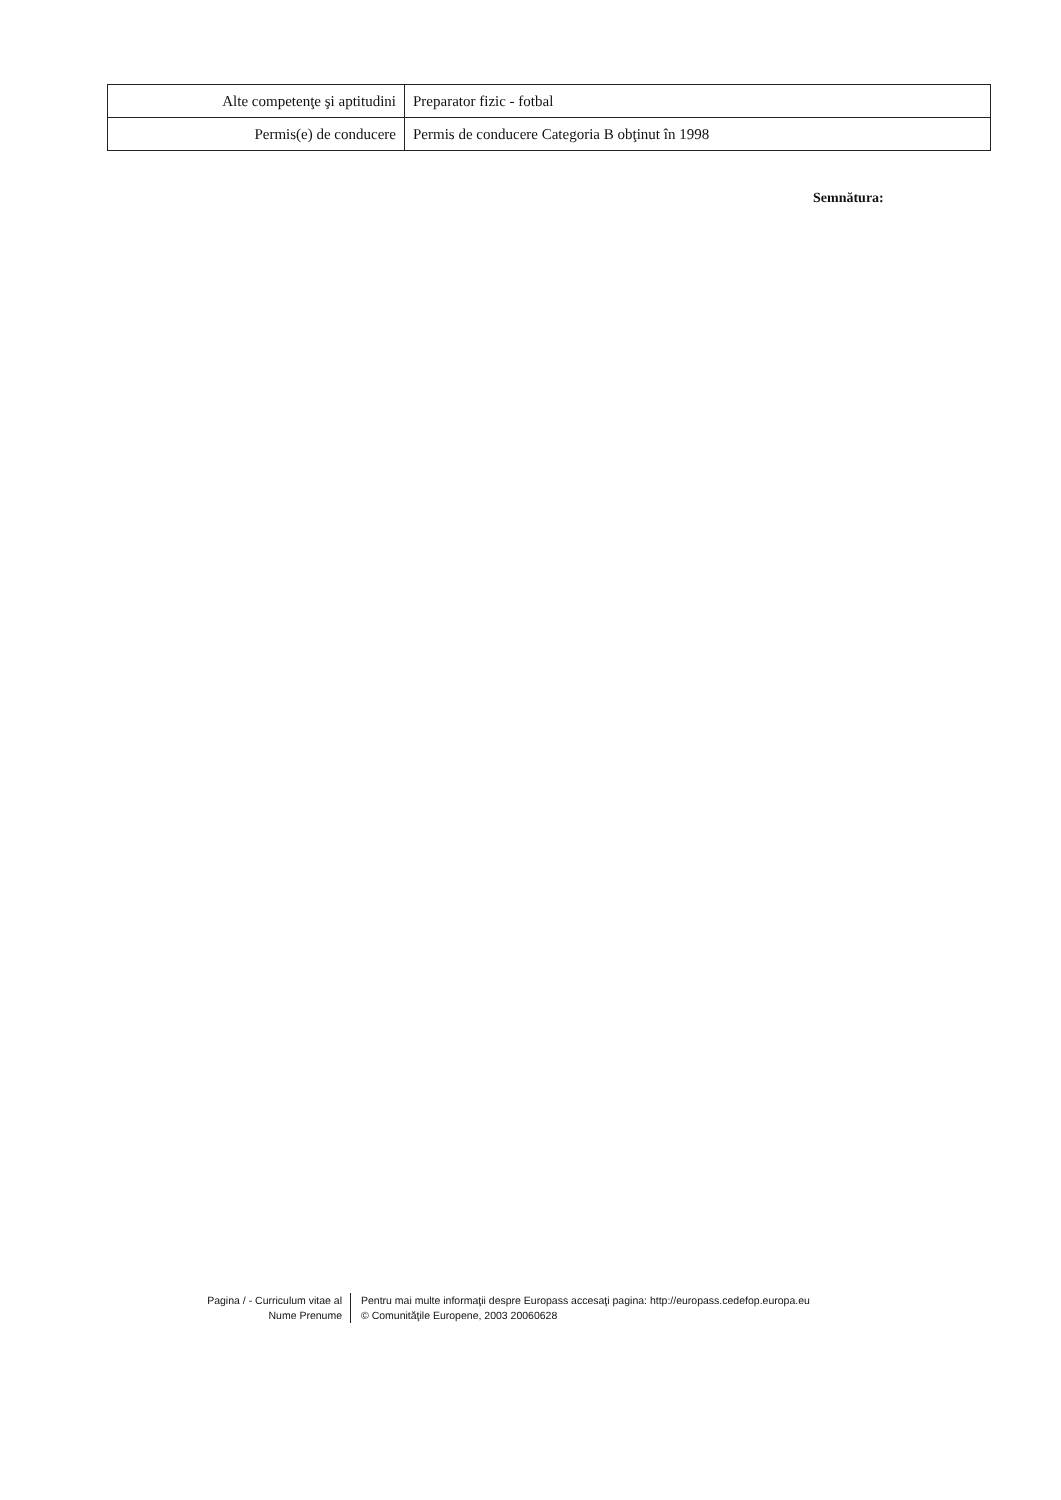| Alte competenţe şi aptitudini | Preparator fizic - fotbal |
| Permis(e) de conducere | Permis de conducere Categoria B obţinut în 1998 |
Semnătura:
Pagina / - Curriculum vitae al
Nume Prenume
Pentru mai multe informaţii despre Europass accesaţi pagina: http://europass.cedefop.europa.eu
© Comunităţile Europene, 2003 20060628